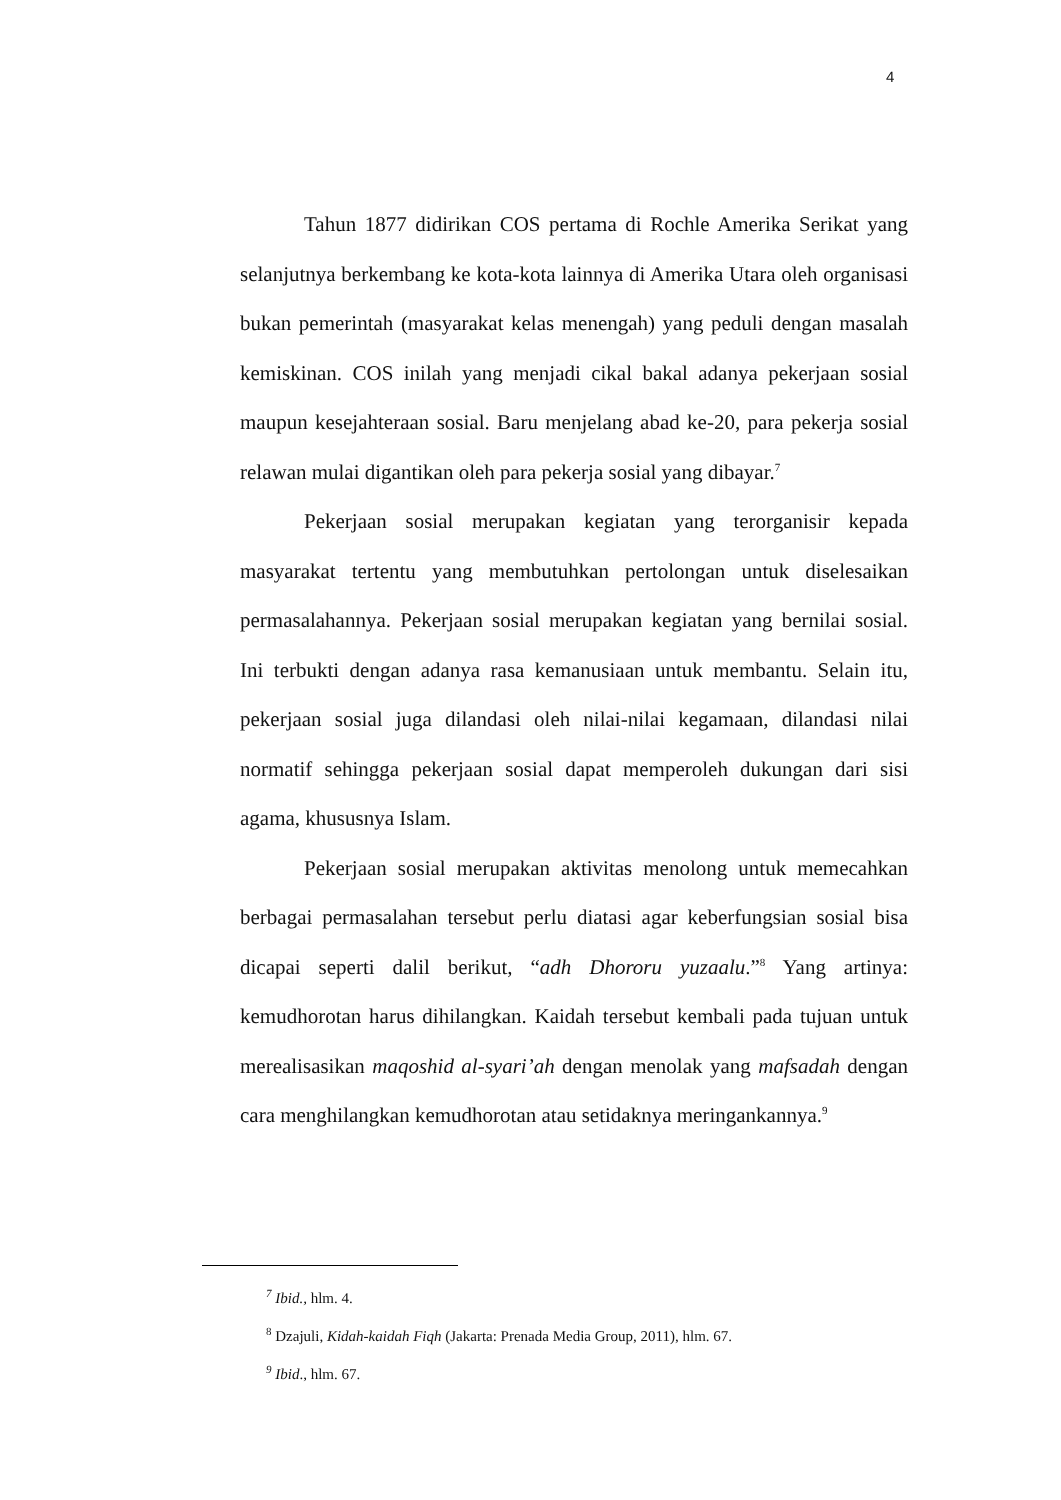4
Tahun 1877 didirikan COS pertama di Rochle Amerika Serikat yang selanjutnya berkembang ke kota-kota lainnya di Amerika Utara oleh organisasi bukan pemerintah (masyarakat kelas menengah) yang peduli dengan masalah kemiskinan. COS inilah yang menjadi cikal bakal adanya pekerjaan sosial maupun kesejahteraan sosial. Baru menjelang abad ke-20, para pekerja sosial relawan mulai digantikan oleh para pekerja sosial yang dibayar.<sup>7</sup>
Pekerjaan sosial merupakan kegiatan yang terorganisir kepada masyarakat tertentu yang membutuhkan pertolongan untuk diselesaikan permasalahannya. Pekerjaan sosial merupakan kegiatan yang bernilai sosial. Ini terbukti dengan adanya rasa kemanusiaan untuk membantu. Selain itu, pekerjaan sosial juga dilandasi oleh nilai-nilai kegamaan, dilandasi nilai normatif sehingga pekerjaan sosial dapat memperoleh dukungan dari sisi agama, khususnya Islam.
Pekerjaan sosial merupakan aktivitas menolong untuk memecahkan berbagai permasalahan tersebut perlu diatasi agar keberfungsian sosial bisa dicapai seperti dalil berikut, “adh Dhororu yuzaalu.”<sup>8</sup> Yang artinya: kemudhorotan harus dihilangkan. Kaidah tersebut kembali pada tujuan untuk merealisasikan maqoshid al-syari’ah dengan menolak yang mafsadah dengan cara menghilangkan kemudhorotan atau setidaknya meringankannya.<sup>9</sup>
<sup>7</sup> Ibid., hlm. 4.
<sup>8</sup> Dzajuli, Kidah-kaidah Fiqh (Jakarta: Prenada Media Group, 2011), hlm. 67.
<sup>9</sup> Ibid., hlm. 67.